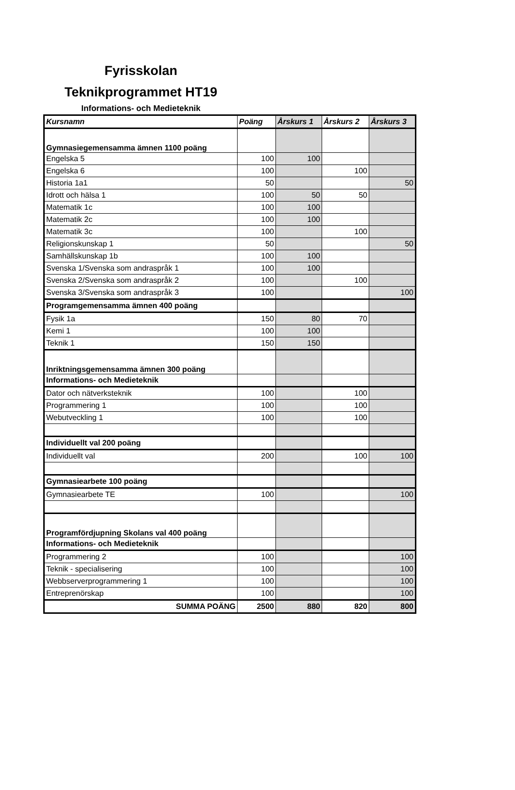Fyrisskolan
Teknikprogrammet HT19
Informations- och Medieteknik
| Kursnamn | Poäng | Årskurs 1 | Årskurs 2 | Årskurs 3 |
| --- | --- | --- | --- | --- |
| Gymnasiegemensamma ämnen 1100 poäng | | | | |
| Engelska 5 | 100 | 100 | | |
| Engelska 6 | 100 | | 100 | |
| Historia 1a1 | 50 | | | 50 |
| Idrott och hälsa 1 | 100 | 50 | 50 | |
| Matematik 1c | 100 | 100 | | |
| Matematik 2c | 100 | 100 | | |
| Matematik 3c | 100 | | 100 | |
| Religionskunskap 1 | 50 | | | 50 |
| Samhällskunskap 1b | 100 | 100 | | |
| Svenska 1/Svenska som andraspråk 1 | 100 | 100 | | |
| Svenska 2/Svenska som andraspråk 2 | 100 | | 100 | |
| Svenska 3/Svenska som andraspråk 3 | 100 | | | 100 |
| Programgemensamma ämnen 400 poäng | | | | |
| Fysik 1a | 150 | 80 | 70 | |
| Kemi 1 | 100 | 100 | | |
| Teknik 1 | 150 | 150 | | |
| Inriktningsgemensamma ämnen 300 poäng | | | | |
| Informations- och Medieteknik | | | | |
| Dator och nätverksteknik | 100 | | 100 | |
| Programmering 1 | 100 | | 100 | |
| Webutveckling 1 | 100 | | 100 | |
| Individuellt val 200 poäng | | | | |
| Individuellt val | 200 | | 100 | 100 |
| Gymnasiearbete 100 poäng | | | | |
| Gymnasiearbete TE | 100 | | | 100 |
| Programfördjupning Skolans val 400 poäng | | | | |
| Informations- och Medieteknik | | | | |
| Programmering 2 | 100 | | | 100 |
| Teknik - specialisering | 100 | | | 100 |
| Webbserverprogrammering 1 | 100 | | | 100 |
| Entreprenörskap | 100 | | | 100 |
| SUMMA POÄNG | 2500 | 880 | 820 | 800 |